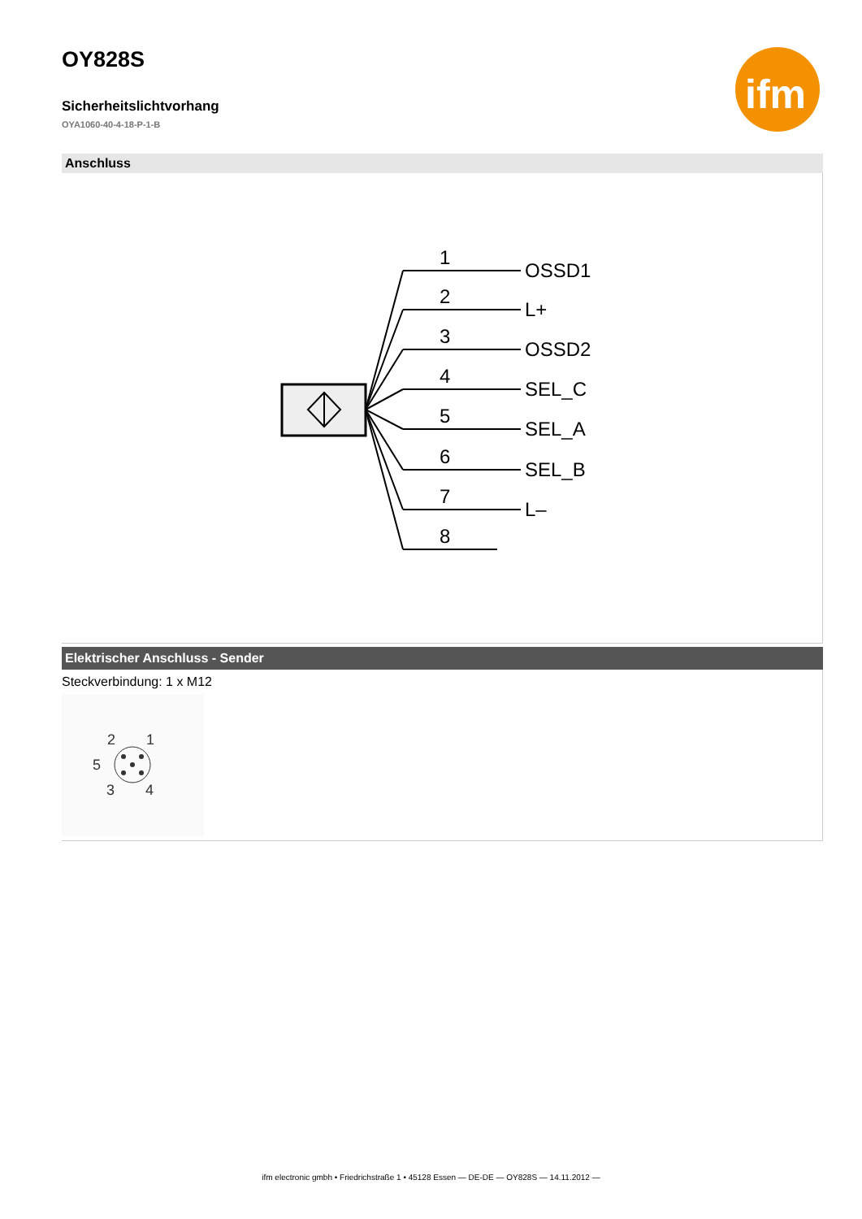ifm
OY828S
Sicherheitslichtvorhang
OYA1060-40-4-18-P-1-B
Anschluss
1
OSSD1
2
L+
3
OSSD2
4
SEL_C
5
SEL_A
6
SEL_B
7
L–
8
Elektrischer Anschluss - Sender
Steckverbindung: 1 x M12
2
1
5
3
4
ifm electronic gmbh • Friedrichstraße 1 • 45128 Essen — DE-DE — OY828S — 14.11.2012 —